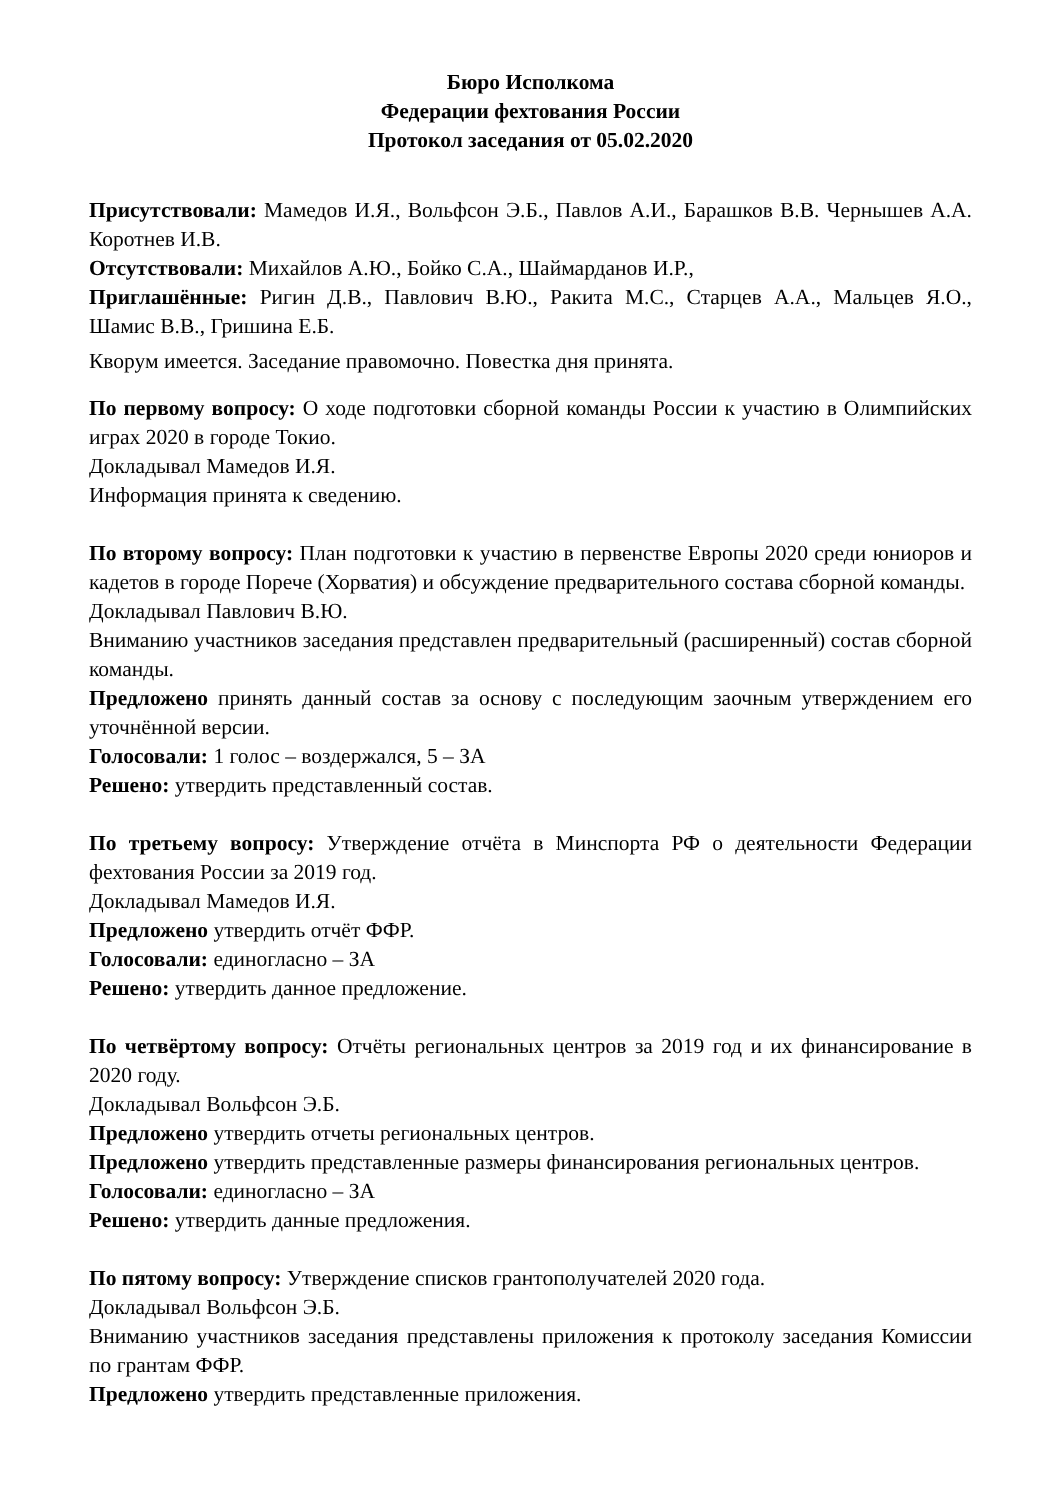Бюро Исполкома
Федерации фехтования России
Протокол заседания от 05.02.2020
Присутствовали: Мамедов И.Я., Вольфсон Э.Б., Павлов А.И., Барашков В.В. Чернышев А.А. Коротнев И.В.
Отсутствовали: Михайлов А.Ю., Бойко С.А., Шаймарданов И.Р.,
Приглашённые: Ригин Д.В., Павлович В.Ю., Ракита М.С., Старцев А.А., Мальцев Я.О., Шамис В.В., Гришина Е.Б.
Кворум имеется. Заседание правомочно. Повестка дня принята.
По первому вопросу: О ходе подготовки сборной команды России к участию в Олимпийских играх 2020 в городе Токио.
Докладывал Мамедов И.Я.
Информация принята к сведению.
По второму вопросу: План подготовки к участию в первенстве Европы 2020 среди юниоров и кадетов в городе Порече (Хорватия) и обсуждение предварительного состава сборной команды.
Докладывал Павлович В.Ю.
Вниманию участников заседания представлен предварительный (расширенный) состав сборной команды.
Предложено принять данный состав за основу с последующим заочным утверждением его уточнённой версии.
Голосовали: 1 голос – воздержался, 5 – ЗА
Решено: утвердить представленный состав.
По третьему вопросу: Утверждение отчёта в Минспорта РФ о деятельности Федерации фехтования России за 2019 год.
Докладывал Мамедов И.Я.
Предложено утвердить отчёт ФФР.
Голосовали: единогласно – ЗА
Решено: утвердить данное предложение.
По четвёртому вопросу: Отчёты региональных центров за 2019 год и их финансирование в 2020 году.
Докладывал Вольфсон Э.Б.
Предложено утвердить отчеты региональных центров.
Предложено утвердить представленные размеры финансирования региональных центров.
Голосовали: единогласно – ЗА
Решено: утвердить данные предложения.
По пятому вопросу: Утверждение списков грантополучателей 2020 года.
Докладывал Вольфсон Э.Б.
Вниманию участников заседания представлены приложения к протоколу заседания Комиссии по грантам ФФР.
Предложено утвердить представленные приложения.